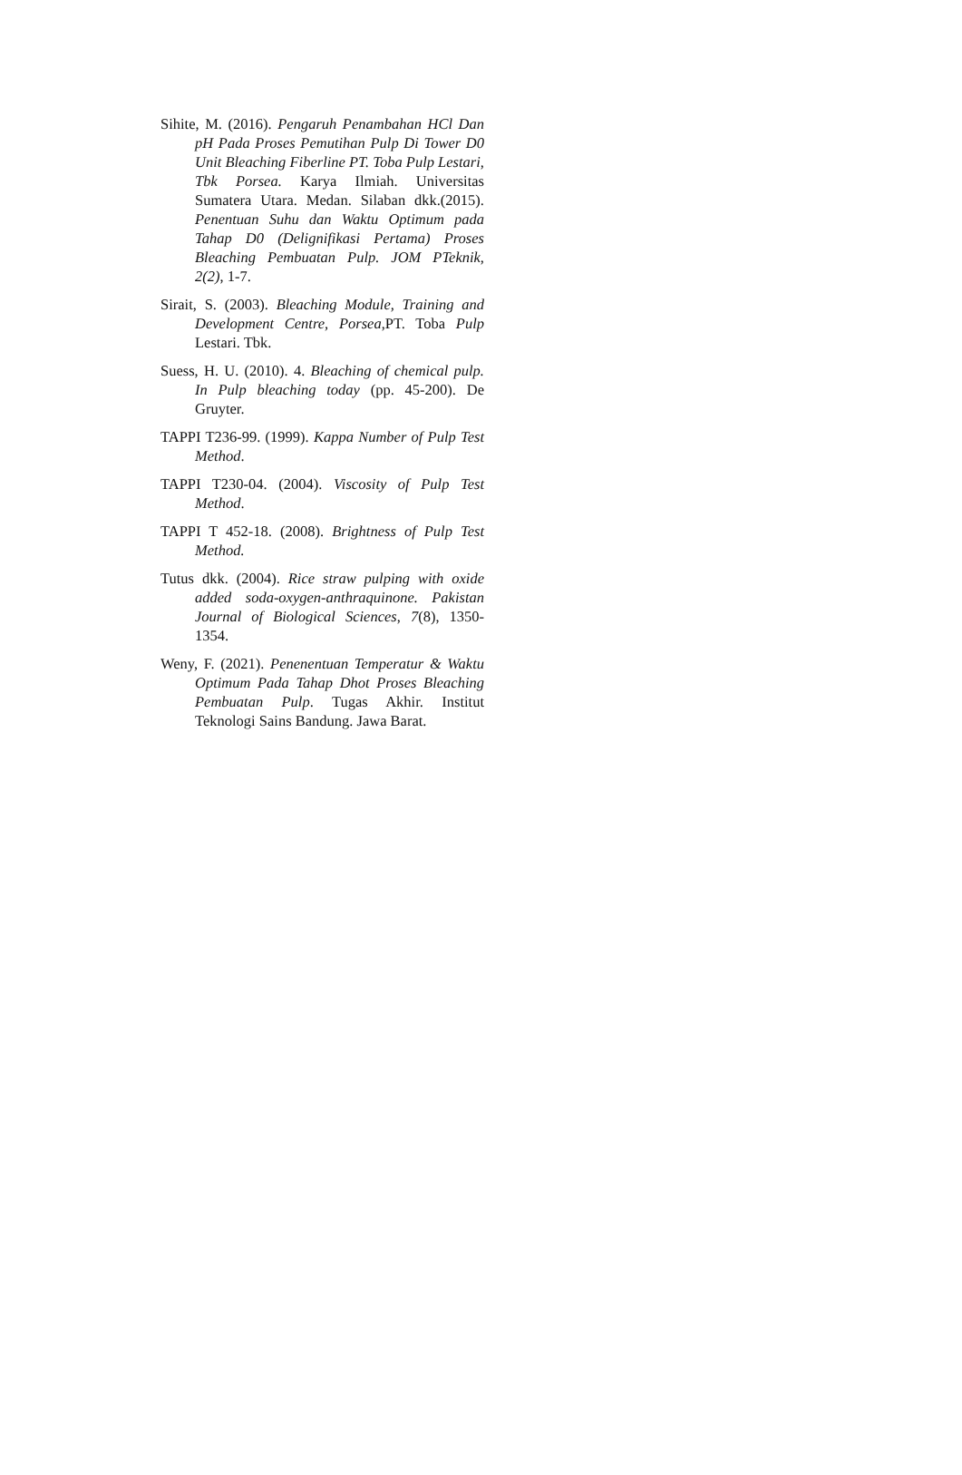Sihite, M. (2016). Pengaruh Penambahan HCl Dan pH Pada Proses Pemutihan Pulp Di Tower D0 Unit Bleaching Fiberline PT. Toba Pulp Lestari, Tbk Porsea. Karya Ilmiah. Universitas Sumatera Utara. Medan. Silaban dkk.(2015). Penentuan Suhu dan Waktu Optimum pada Tahap D0 (Delignifikasi Pertama) Proses Bleaching Pembuatan Pulp. JOM PTeknik, 2(2), 1-7.
Sirait, S. (2003). Bleaching Module, Training and Development Centre, Porsea,PT. Toba Pulp Lestari. Tbk.
Suess, H. U. (2010). 4. Bleaching of chemical pulp. In Pulp bleaching today (pp. 45-200). De Gruyter.
TAPPI T236-99. (1999). Kappa Number of Pulp Test Method.
TAPPI T230-04. (2004). Viscosity of Pulp Test Method.
TAPPI T 452-18. (2008). Brightness of Pulp Test Method.
Tutus dkk. (2004). Rice straw pulping with oxide added soda-oxygen-anthraquinone. Pakistan Journal of Biological Sciences, 7(8), 1350-1354.
Weny, F. (2021). Penenentuan Temperatur & Waktu Optimum Pada Tahap Dhot Proses Bleaching Pembuatan Pulp. Tugas Akhir. Institut Teknologi Sains Bandung. Jawa Barat.